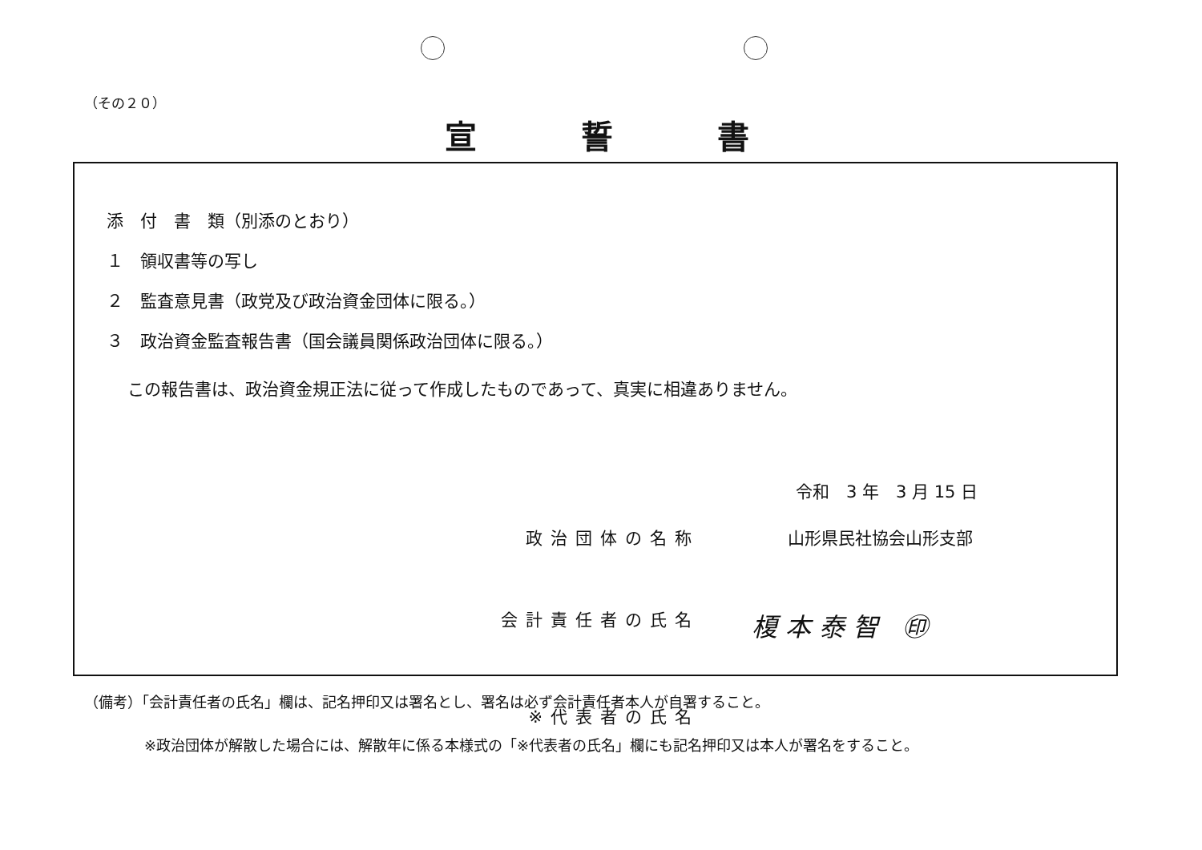（その２０）
宣誓書
添　付　書　類（別添のとおり）
１　領収書等の写し
２　監査意見書（政党及び政治資金団体に限る。）
３　政治資金監査報告書（国会議員関係政治団体に限る。）
この報告書は、政治資金規正法に従って作成したものであって、真実に相違ありません。
令和　3 年　3 月 15 日
政治団体の名称 山形県民社協会山形支部
会計責任者の氏名 榎本泰智 ㊞
※代表者の氏名
（備考）「会計責任者の氏名」欄は、記名押印又は署名とし、署名は必ず会計責任者本人が自署すること。
※政治団体が解散した場合には、解散年に係る本様式の「※代表者の氏名」欄にも記名押印又は本人が署名をすること。